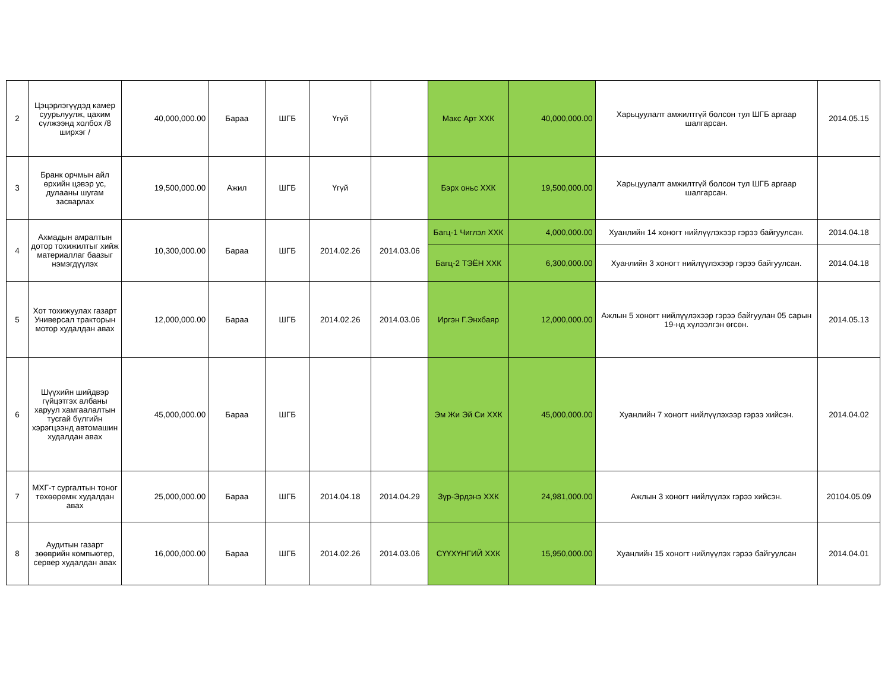| 2 | Цэцэрлэгүүдэд камер суурьлуулж, цахим сүлжээнд холбох /8 ширхэг / | 40,000,000.00 | Бараа | ШГБ | Үгүй | | Макс Арт ХХК | 40,000,000.00 | Харьцуулалт амжилтгүй болсон тул ШГБ аргаар шалгарсан. | 2014.05.15 |
| 3 | Бранк орчмын айл өрхийн цэвэр ус, дулааны шугам засварлах | 19,500,000.00 | Ажил | ШГБ | Үгүй | | Бэрх оньс ХХК | 19,500,000.00 | Харьцуулалт амжилтгүй болсон тул ШГБ аргаар шалгарсан. | |
| 4 | Ахмадын амралтын дотор тохижилтыг хийж материаллаг баазыг нэмэгдүүлэх | 10,300,000.00 | Бараа | ШГБ | 2014.02.26 | 2014.03.06 | Багц-1 Чиглэл ХХК | 4,000,000.00 | Хуанлийн 14 хоногт нийлүүлэхээр гэрээ байгуулсан. | 2014.04.18 |
| | | | | | | | Багц-2 ТЭЁН ХХК | 6,300,000.00 | Хуанлийн 3 хоногт нийлүүлэхээр гэрээ байгуулсан. | 2014.04.18 |
| 5 | Хот тохижуулах газарт Универсал тракторын мотор худалдан авах | 12,000,000.00 | Бараа | ШГБ | 2014.02.26 | 2014.03.06 | Иргэн Г.Энхбаяр | 12,000,000.00 | Ажлын 5 хоногт нийлүүлэхээр гэрээ байгуулан 05 сарын 19-нд хүлээлгэн өгсөн. | 2014.05.13 |
| 6 | Шүүхийн шийдвэр гүйцэтгэх албаны харуул хамгаалалтын тусгай бүлгийн хэрэгцээнд автомашин худалдан авах | 45,000,000.00 | Бараа | ШГБ | | | Эм Жи Эй Си ХХК | 45,000,000.00 | Хуанлийн 7 хоногт нийлүүлэхээр гэрээ хийсэн. | 2014.04.02 |
| 7 | МХГ-т сургалтын тоног төхөөрөмж худалдан авах | 25,000,000.00 | Бараа | ШГБ | 2014.04.18 | 2014.04.29 | Зүр-Эрдэнэ ХХК | 24,981,000.00 | Ажлын 3 хоногт нийлүүлэх гэрээ хийсэн. | 20104.05.09 |
| 8 | Аудитын газарт зөөврийн компьютер, сервер худалдан авах | 16,000,000.00 | Бараа | ШГБ | 2014.02.26 | 2014.03.06 | СҮҮХҮНГИЙ ХХК | 15,950,000.00 | Хуанлийн 15 хоногт нийлүүлэх гэрээ байгуулсан | 2014.04.01 |